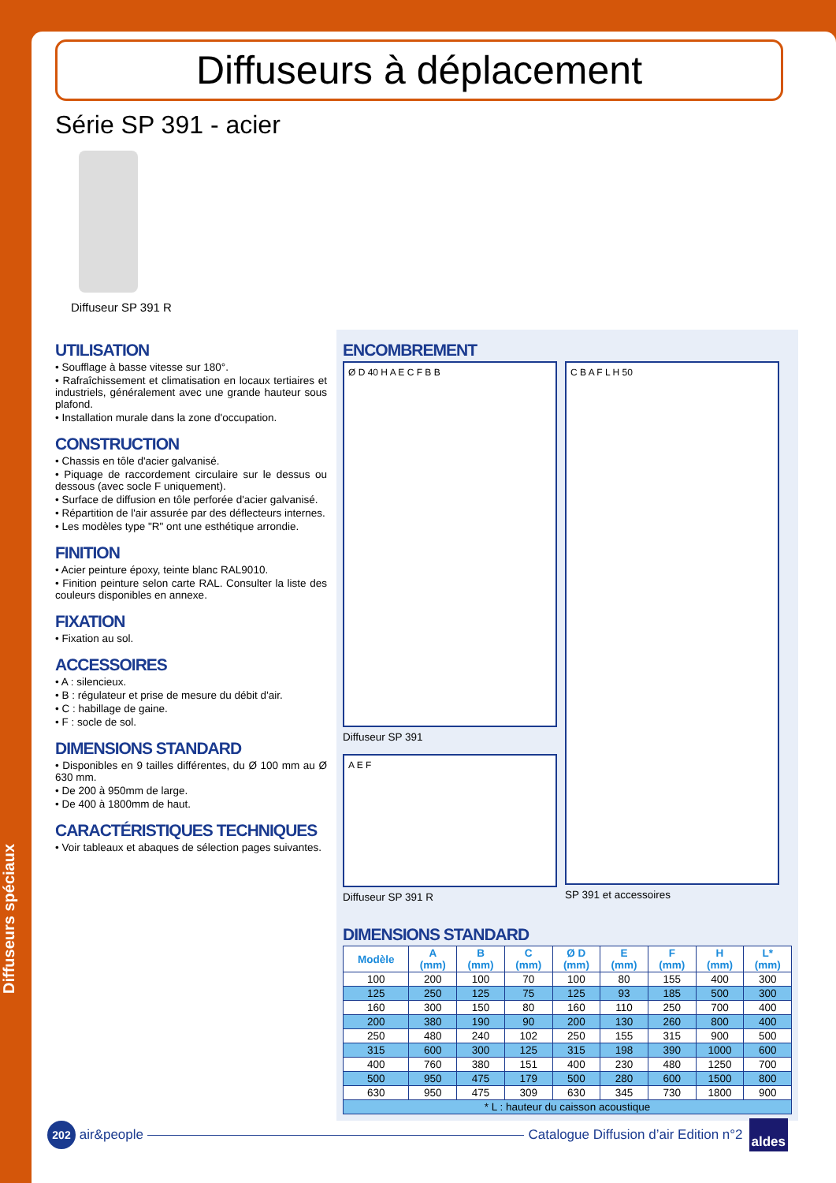Diffuseurs spéciaux
Diffuseurs à déplacement
Série SP 391 - acier
Diffuseur SP 391 R
UTILISATION
• Soufflage à basse vitesse sur 180°.
• Rafraîchissement et climatisation en locaux tertiaires et industriels, généralement avec une grande hauteur sous plafond.
• Installation murale dans la zone d'occupation.
CONSTRUCTION
• Chassis en tôle d'acier galvanisé.
• Piquage de raccordement circulaire sur le dessus ou dessous (avec socle F uniquement).
• Surface de diffusion en tôle perforée d'acier galvanisé.
• Répartition de l'air assurée par des déflecteurs internes.
• Les modèles type "R" ont une esthétique arrondie.
FINITION
• Acier peinture époxy, teinte blanc RAL9010.
• Finition peinture selon carte RAL. Consulter la liste des couleurs disponibles en annexe.
FIXATION
• Fixation au sol.
ACCESSOIRES
• A : silencieux.
• B : régulateur et prise de mesure du débit d'air.
• C : habillage de gaine.
• F : socle de sol.
DIMENSIONS STANDARD
• Disponibles en 9 tailles différentes, du Ø 100 mm au Ø 630 mm.
• De 200 à 950mm de large.
• De 400 à 1800mm de haut.
CARACTÉRISTIQUES TECHNIQUES
• Voir tableaux et abaques de sélection pages suivantes.
ENCOMBREMENT
Ø D 40 H A E C F B B
Diffuseur SP 391
A E F
Diffuseur SP 391 R
C B A F L H 50
SP 391 et accessoires
DIMENSIONS STANDARD
| Modèle | A (mm) | B (mm) | C (mm) | Ø D (mm) | E (mm) | F (mm) | H (mm) | L* (mm) |
| --- | --- | --- | --- | --- | --- | --- | --- | --- |
| 100 | 200 | 100 | 70 | 100 | 80 | 155 | 400 | 300 |
| 125 | 250 | 125 | 75 | 125 | 93 | 185 | 500 | 300 |
| 160 | 300 | 150 | 80 | 160 | 110 | 250 | 700 | 400 |
| 200 | 380 | 190 | 90 | 200 | 130 | 260 | 800 | 400 |
| 250 | 480 | 240 | 102 | 250 | 155 | 315 | 900 | 500 |
| 315 | 600 | 300 | 125 | 315 | 198 | 390 | 1000 | 600 |
| 400 | 760 | 380 | 151 | 400 | 230 | 480 | 1250 | 700 |
| 500 | 950 | 475 | 179 | 500 | 280 | 600 | 1500 | 800 |
| 630 | 950 | 475 | 309 | 630 | 345 | 730 | 1800 | 900 |
| * L : hauteur du caisson acoustique | | | | | | | | |
202
air&people
Catalogue Diffusion d’air Edition n°2 aldes